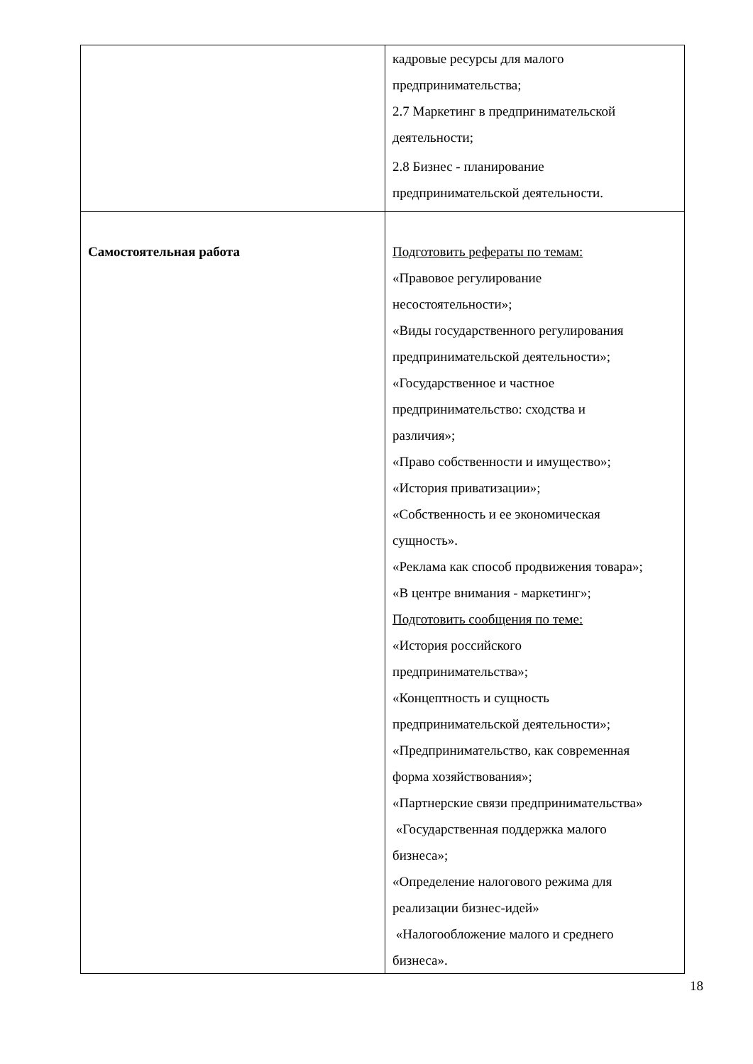| | кадровые ресурсы для малого предпринимательства; 2.7 Маркетинг в предпринимательской деятельности; 2.8 Бизнес - планирование предпринимательской деятельности. |
| Самостоятельная работа | Подготовить рефераты по темам: «Правовое регулирование несостоятельности»; «Виды государственного регулирования предпринимательской деятельности»; «Государственное и частное предпринимательство: сходства и различия»; «Право собственности и имущество»; «История приватизации»; «Собственность и ее экономическая сущность». «Реклама как способ продвижения товара»; «В центре внимания - маркетинг»; Подготовить сообщения по теме: «История российского предпринимательства»; «Концептность и сущность предпринимательской деятельности»; «Предпринимательство, как современная форма хозяйствования»; «Партнерские связи предпринимательства» «Государственная поддержка малого бизнеса»; «Определение налогового режима для реализации бизнес-идей» «Налогообложение малого и среднего бизнеса». |
18